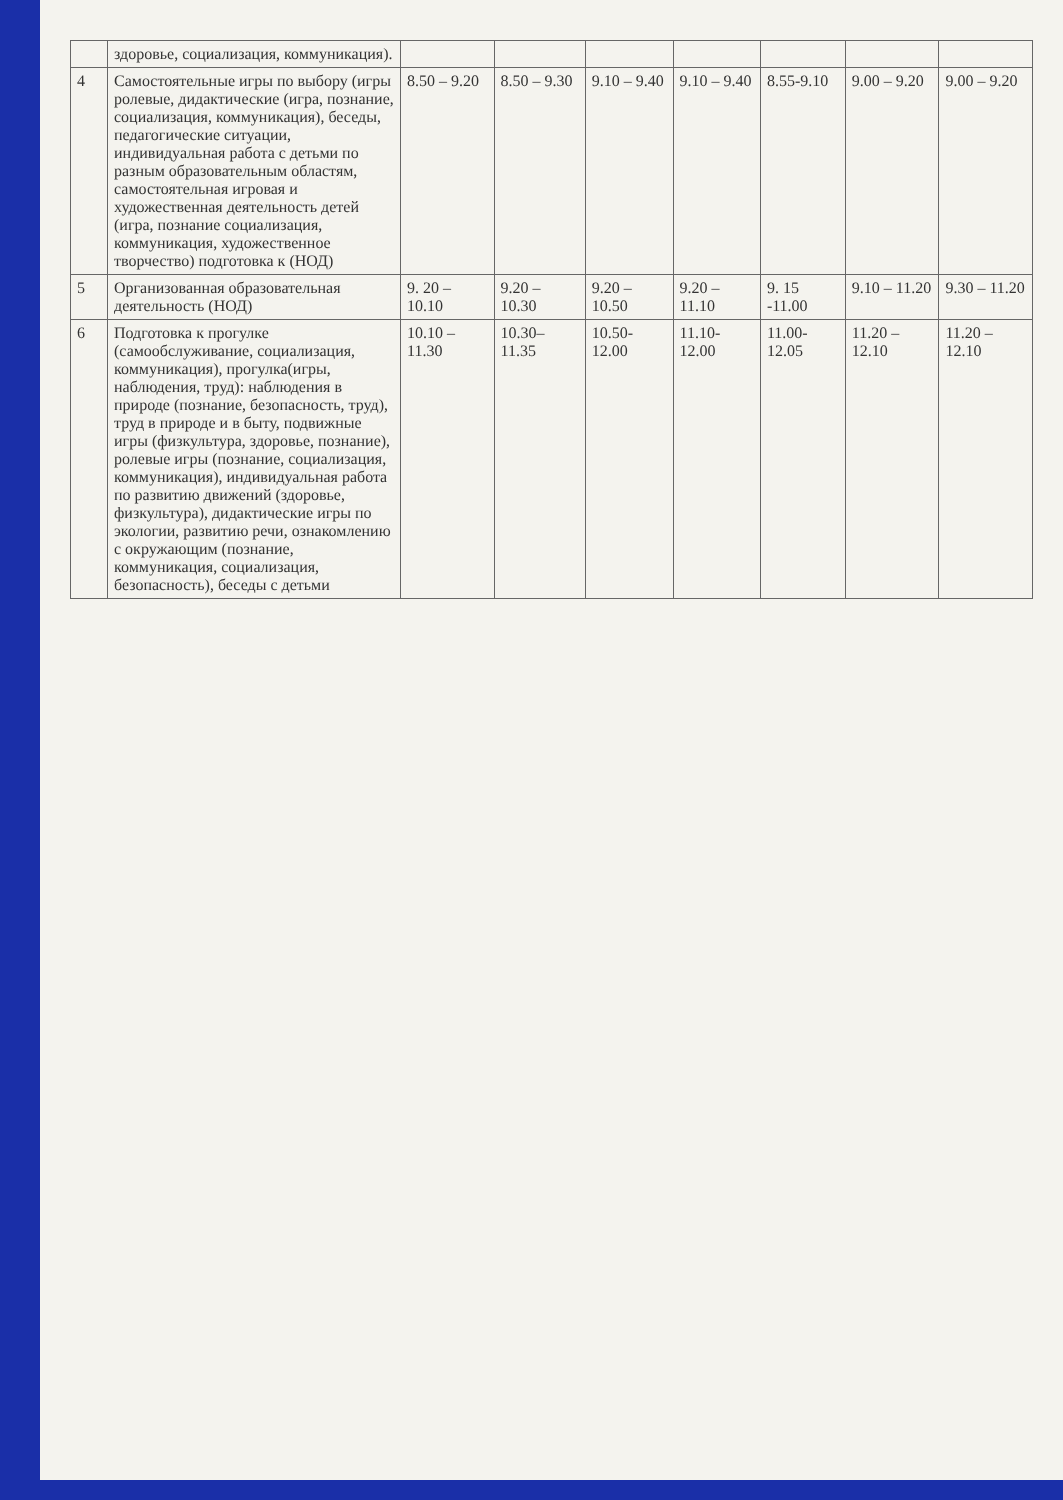| | здоровье, социализация, коммуникация). | | | | | | | |
| 4 | Самостоятельные игры по выбору (игры ролевые, дидактические (игра, познание, социализация, коммуникация), беседы, педагогические ситуации, индивидуальная работа с детьми по разным образовательным областям, самостоятельная игровая и художественная деятельность детей (игра, познание социализация, коммуникация, художественное творчество) подготовка к (НОД) | 8.50 – 9.20 | 8.50 – 9.30 | 9.10 – 9.40 | 9.10 – 9.40 | 8.55-9.10 | 9.00 – 9.20 | 9.00 – 9.20 |
| 5 | Организованная образовательная деятельность (НОД) | 9. 20 – 10.10 | 9.20 – 10.30 | 9.20 – 10.50 | 9.20 – 11.10 | 9. 15 -11.00 | 9.10 – 11.20 | 9.30 – 11.20 |
| 6 | Подготовка к прогулке (самообслуживание, социализация, коммуникация), прогулка(игры, наблюдения, труд): наблюдения в природе (познание, безопасность, труд), труд в природе и в быту, подвижные игры (физкультура, здоровье, познание), ролевые игры (познание, социализация, коммуникация), индивидуальная работа по развитию движений (здоровье, физкультура), дидактические игры по экологии, развитию речи, ознакомлению с окружающим (познание, коммуникация, социализация, безопасность), беседы с детьми | 10.10 – 11.30 | 10.30– 11.35 | 10.50-12.00 | 11.10-12.00 | 11.00-12.05 | 11.20 – 12.10 | 11.20 – 12.10 |